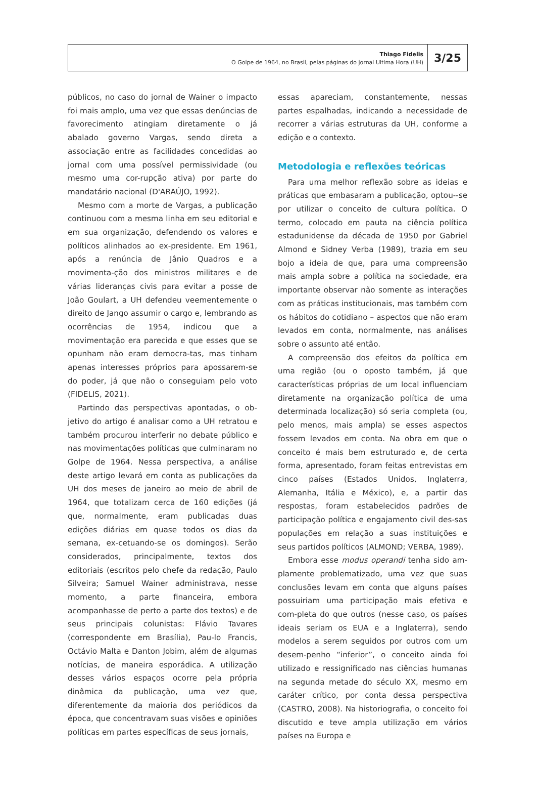Thiago Fidelis
O Golpe de 1964, no Brasil, pelas páginas do jornal Ultima Hora (UH)
3/25
públicos, no caso do jornal de Wainer o impacto foi mais amplo, uma vez que essas denúncias de favorecimento atingiam diretamente o já abalado governo Vargas, sendo direta a associação entre as facilidades concedidas ao jornal com uma possível permissividade (ou mesmo uma cor-rupção ativa) por parte do mandatário nacional (D'ARAÚJO, 1992).
Mesmo com a morte de Vargas, a publicação continuou com a mesma linha em seu editorial e em sua organização, defendendo os valores e políticos alinhados ao ex-presidente. Em 1961, após a renúncia de Jânio Quadros e a movimenta-ção dos ministros militares e de várias lideranças civis para evitar a posse de João Goulart, a UH defendeu veementemente o direito de Jango assumir o cargo e, lembrando as ocorrências de 1954, indicou que a movimentação era parecida e que esses que se opunham não eram democra-tas, mas tinham apenas interesses próprios para apossarem-se do poder, já que não o conseguiam pelo voto (FIDELIS, 2021).
Partindo das perspectivas apontadas, o ob-jetivo do artigo é analisar como a UH retratou e também procurou interferir no debate público e nas movimentações políticas que culminaram no Golpe de 1964. Nessa perspectiva, a análise deste artigo levará em conta as publicações da UH dos meses de janeiro ao meio de abril de 1964, que totalizam cerca de 160 edições (já que, normalmente, eram publicadas duas edições diárias em quase todos os dias da semana, ex-cetuando-se os domingos). Serão considerados, principalmente, textos dos editoriais (escritos pelo chefe da redação, Paulo Silveira; Samuel Wainer administrava, nesse momento, a parte financeira, embora acompanhasse de perto a parte dos textos) e de seus principais colunistas: Flávio Tavares (correspondente em Brasília), Pau-lo Francis, Octávio Malta e Danton Jobim, além de algumas notícias, de maneira esporádica. A utilização desses vários espaços ocorre pela própria dinâmica da publicação, uma vez que, diferentemente da maioria dos periódicos da época, que concentravam suas visões e opiniões políticas em partes específicas de seus jornais,
essas apareciam, constantemente, nessas partes espalhadas, indicando a necessidade de recorrer a várias estruturas da UH, conforme a edição e o contexto.
Metodologia e reflexões teóricas
Para uma melhor reflexão sobre as ideias e práticas que embasaram a publicação, optou--se por utilizar o conceito de cultura política. O termo, colocado em pauta na ciência política estadunidense da década de 1950 por Gabriel Almond e Sidney Verba (1989), trazia em seu bojo a ideia de que, para uma compreensão mais ampla sobre a política na sociedade, era importante observar não somente as interações com as práticas institucionais, mas também com os hábitos do cotidiano – aspectos que não eram levados em conta, normalmente, nas análises sobre o assunto até então.
A compreensão dos efeitos da política em uma região (ou o oposto também, já que características próprias de um local influenciam diretamente na organização política de uma determinada localização) só seria completa (ou, pelo menos, mais ampla) se esses aspectos fossem levados em conta. Na obra em que o conceito é mais bem estruturado e, de certa forma, apresentado, foram feitas entrevistas em cinco países (Estados Unidos, Inglaterra, Alemanha, Itália e México), e, a partir das respostas, foram estabelecidos padrões de participação política e engajamento civil des-sas populações em relação a suas instituições e seus partidos políticos (ALMOND; VERBA, 1989).
Embora esse modus operandi tenha sido am-plamente problematizado, uma vez que suas conclusões levam em conta que alguns países possuiriam uma participação mais efetiva e com-pleta do que outros (nesse caso, os países ideais seriam os EUA e a Inglaterra), sendo modelos a serem seguidos por outros com um desem-penho “inferior”, o conceito ainda foi utilizado e ressignificado nas ciências humanas na segunda metade do século XX, mesmo em caráter crítico, por conta dessa perspectiva (CASTRO, 2008). Na historiografia, o conceito foi discutido e teve ampla utilização em vários países na Europa e